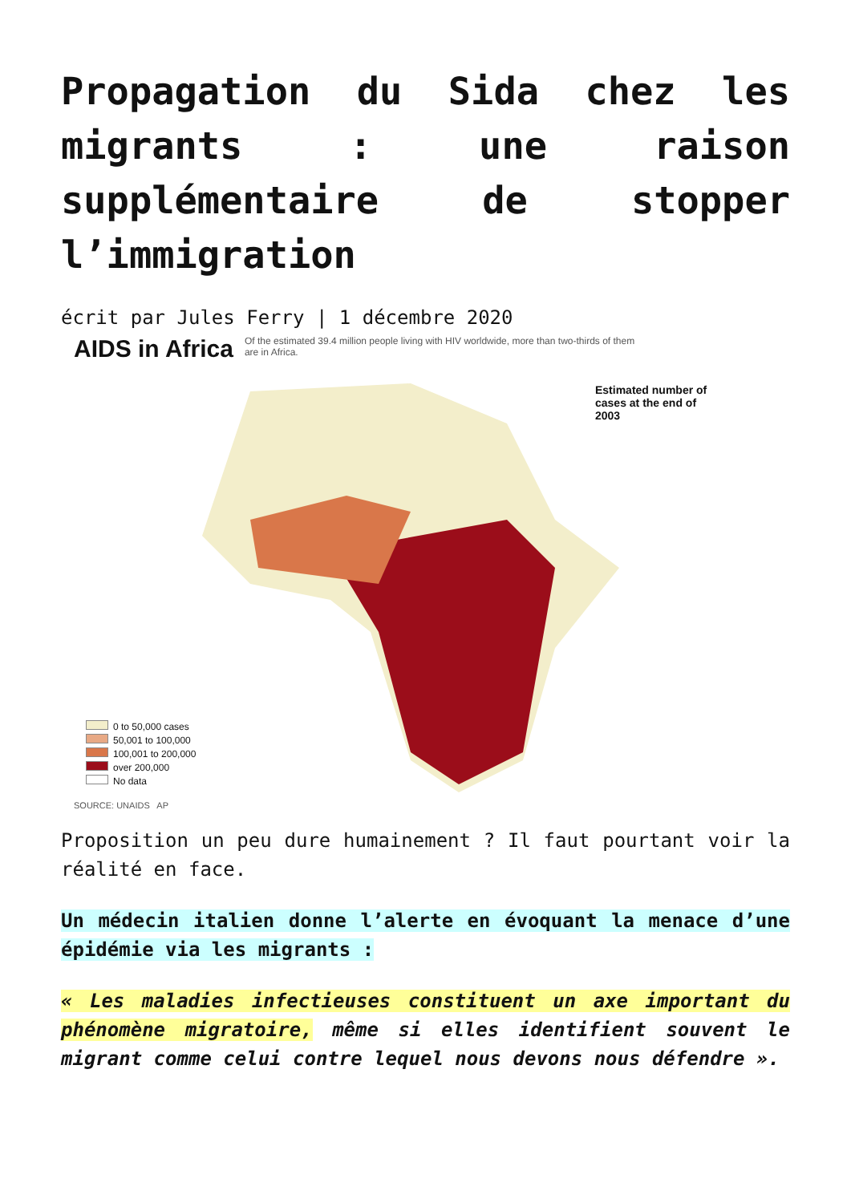Propagation du Sida chez les migrants : une raison supplémentaire de stopper l’immigration
écrit par Jules Ferry | 1 décembre 2020
AIDS in Africa
Of the estimated 39.4 million people living with HIV worldwide, more than two-thirds of them are in Africa.
Estimated number of cases at the end of 2003
0 to 50,000 cases
50,001 to 100,000
100,001 to 200,000
over 200,000
No data
SOURCE: UNAIDS AP
Proposition un peu dure humainement ? Il faut pourtant voir la réalité en face.
Un médecin italien donne l’alerte en évoquant la menace d’une épidémie via les migrants :
« Les maladies infectieuses constituent un axe important du phénomène migratoire, même si elles identifient souvent le migrant comme celui contre lequel nous devons nous défendre ».